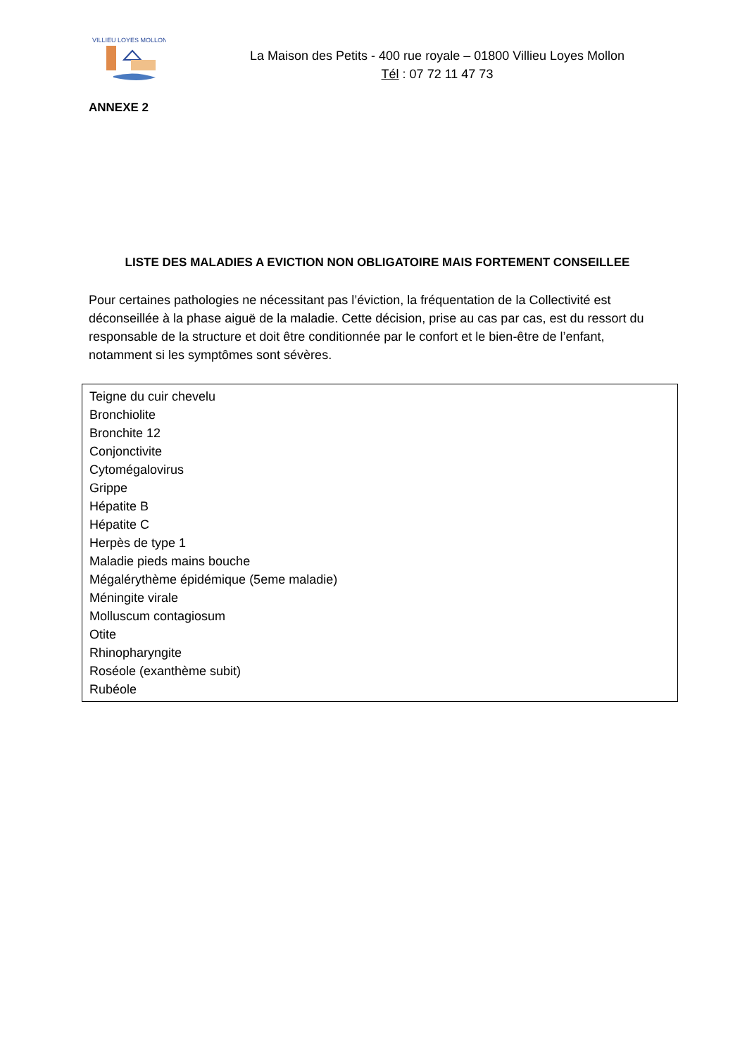VILLIEU LOYES MOLLON
La Maison des Petits - 400 rue royale – 01800 Villieu Loyes Mollon
Tél : 07 72 11 47 73
ANNEXE 2
LISTE DES MALADIES A EVICTION NON OBLIGATOIRE MAIS FORTEMENT CONSEILLEE
Pour certaines pathologies ne nécessitant pas l’éviction, la fréquentation de la Collectivité est déconseillée à la phase aiguë de la maladie. Cette décision, prise au cas par cas, est du ressort du responsable de la structure et doit être conditionnée par le confort et le bien-être de l’enfant, notamment si les symptômes sont sévères.
Teigne du cuir chevelu
Bronchiolite
Bronchite 12
Conjonctivite
Cytomégalovirus
Grippe
Hépatite B
Hépatite C
Herpès de type 1
Maladie pieds mains bouche
Mégalérythème épidémique (5eme maladie)
Méningite virale
Molluscum contagiosum
Otite
Rhinopharyngite
Roséole (exanthème subit)
Rubéole